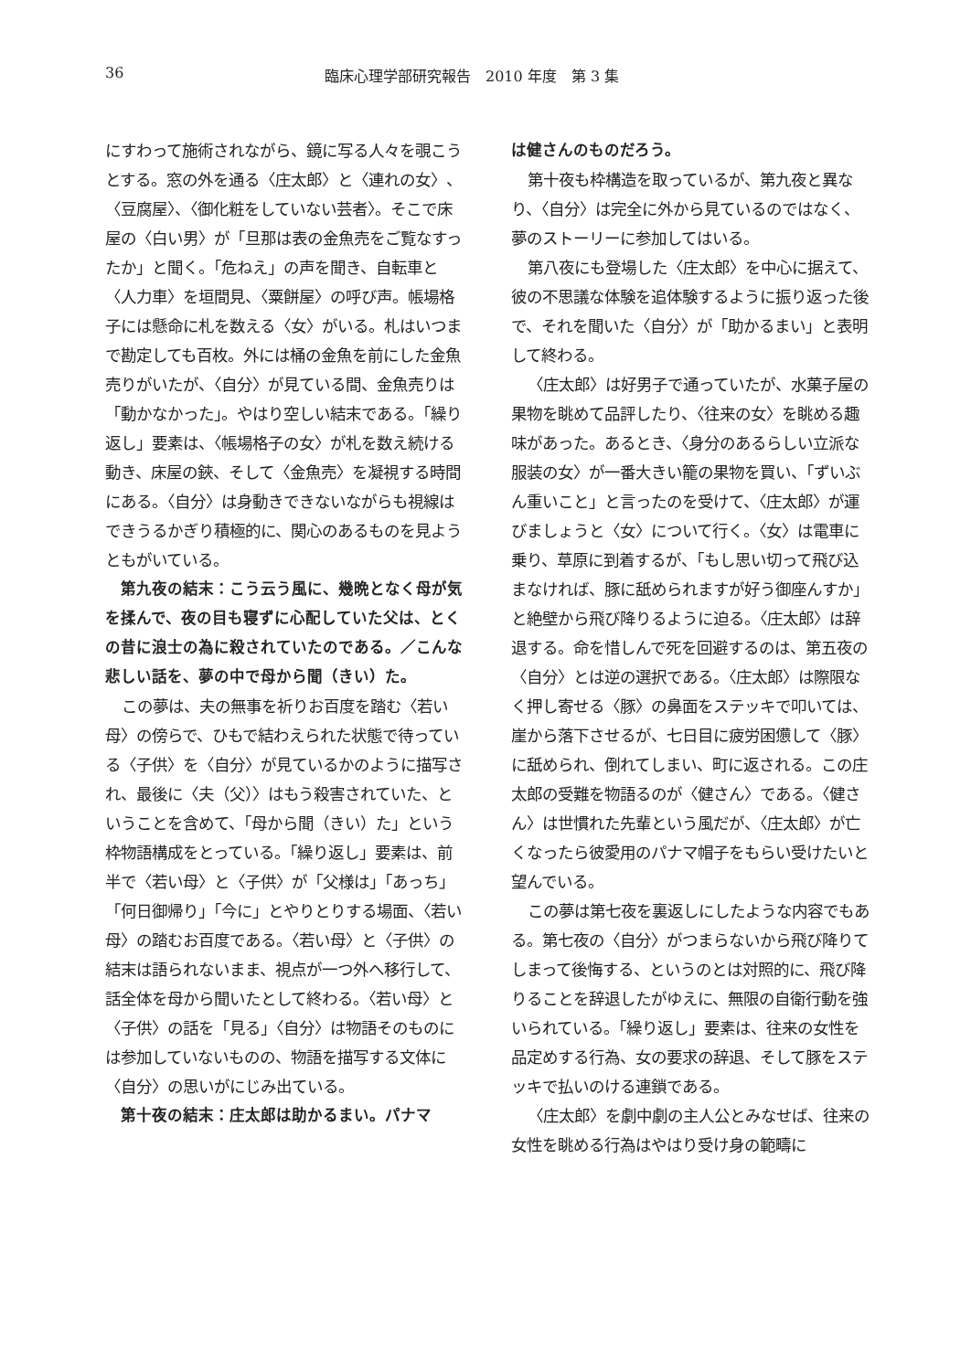36 臨床心理学部研究報告　2010 年度　第 3 集
にすわって施術されながら、鏡に写る人々を覗こうとする。窓の外を通る〈庄太郎〉と〈連れの女〉、〈豆腐屋〉、〈御化粧をしていない芸者〉。そこで床屋の〈白い男〉が「旦那は表の金魚売をご覧なすったか」と聞く。「危ねえ」の声を聞き、自転車と〈人力車〉を垣間見、〈粟餅屋〉の呼び声。帳場格子には懸命に札を数える〈女〉がいる。札はいつまで勘定しても百枚。外には桶の金魚を前にした金魚売りがいたが、〈自分〉が見ている間、金魚売りは「動かなかった」。やはり空しい結末である。「繰り返し」要素は、〈帳場格子の女〉が札を数え続ける動き、床屋の鋏、そして〈金魚売〉を凝視する時間にある。〈自分〉は身動きできないながらも視線はできうるかぎり積極的に、関心のあるものを見ようともがいている。
第九夜の結末：こう云う風に、幾晩となく母が気を揉んで、夜の目も寝ずに心配していた父は、とくの昔に浪士の為に殺されていたのである。／こんな悲しい話を、夢の中で母から聞（きい）た。
この夢は、夫の無事を祈りお百度を踏む〈若い母〉の傍らで、ひもで結わえられた状態で待っている〈子供〉を〈自分〉が見ているかのように描写され、最後に〈夫（父）〉はもう殺害されていた、ということを含めて、「母から聞（きい）た」という枠物語構成をとっている。「繰り返し」要素は、前半で〈若い母〉と〈子供〉が「父様は」「あっち」「何日御帰り」「今に」とやりとりする場面、〈若い母〉の踏むお百度である。〈若い母〉と〈子供〉の結末は語られないまま、視点が一つ外へ移行して、話全体を母から聞いたとして終わる。〈若い母〉と〈子供〉の話を「見る」〈自分〉は物語そのものには参加していないものの、物語を描写する文体に〈自分〉の思いがにじみ出ている。
第十夜の結末：庄太郎は助かるまい。パナマ
は健さんのものだろう。
第十夜も枠構造を取っているが、第九夜と異なり、〈自分〉は完全に外から見ているのではなく、夢のストーリーに参加してはいる。
第八夜にも登場した〈庄太郎〉を中心に据えて、彼の不思議な体験を追体験するように振り返った後で、それを聞いた〈自分〉が「助かるまい」と表明して終わる。
〈庄太郎〉は好男子で通っていたが、水菓子屋の果物を眺めて品評したり、〈往来の女〉を眺める趣味があった。あるとき、〈身分のあるらしい立派な服装の女〉が一番大きい籠の果物を買い、「ずいぶん重いこと」と言ったのを受けて、〈庄太郎〉が運びましょうと〈女〉について行く。〈女〉は電車に乗り、草原に到着するが、「もし思い切って飛び込まなければ、豚に舐められますが好う御座んすか」と絶壁から飛び降りるように迫る。〈庄太郎〉は辞退する。命を惜しんで死を回避するのは、第五夜の〈自分〉とは逆の選択である。〈庄太郎〉は際限なく押し寄せる〈豚〉の鼻面をステッキで叩いては、崖から落下させるが、七日目に疲労困憊して〈豚〉に舐められ、倒れてしまい、町に返される。この庄太郎の受難を物語るのが〈健さん〉である。〈健さん〉は世慣れた先輩という風だが、〈庄太郎〉が亡くなったら彼愛用のパナマ帽子をもらい受けたいと望んでいる。
この夢は第七夜を裏返しにしたような内容でもある。第七夜の〈自分〉がつまらないから飛び降りてしまって後悔する、というのとは対照的に、飛び降りることを辞退したがゆえに、無限の自衛行動を強いられている。「繰り返し」要素は、往来の女性を品定めする行為、女の要求の辞退、そして豚をステッキで払いのける連鎖である。
〈庄太郎〉を劇中劇の主人公とみなせば、往来の女性を眺める行為はやはり受け身の範疇に